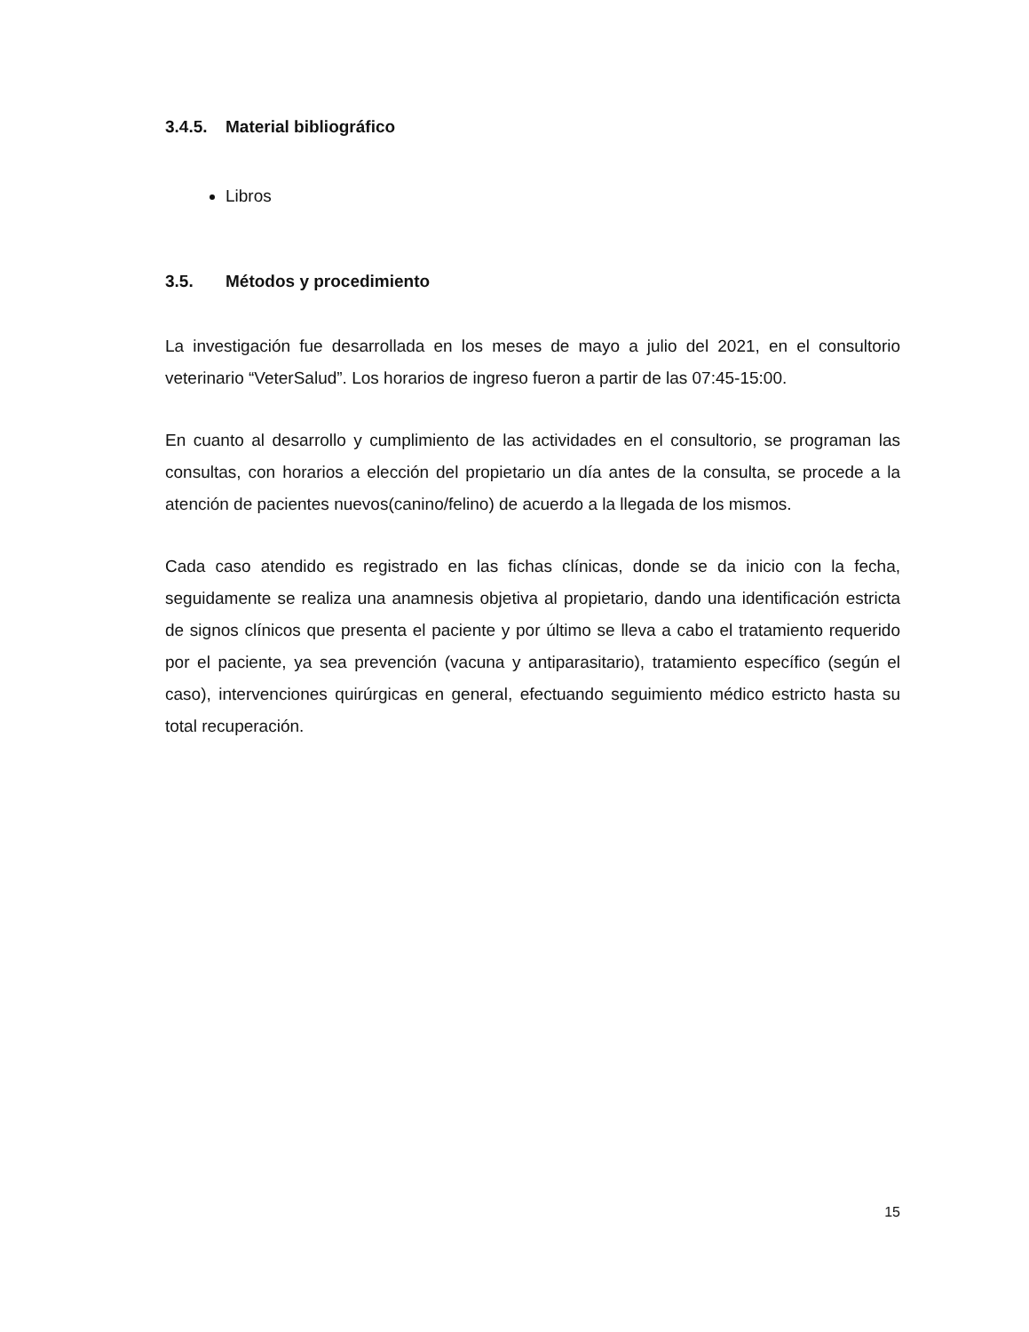3.4.5. Material bibliográfico
Libros
3.5. Métodos y procedimiento
La investigación fue desarrollada en los meses de mayo a julio del 2021, en el consultorio veterinario “VeterSalud”. Los horarios de ingreso fueron a partir de las 07:45-15:00.
En cuanto al desarrollo y cumplimiento de las actividades en el consultorio, se programan las consultas, con horarios a elección del propietario un día antes de la consulta, se procede a la atención de pacientes nuevos(canino/felino) de acuerdo a la llegada de los mismos.
Cada caso atendido es registrado en las fichas clínicas, donde se da inicio con la fecha, seguidamente se realiza una anamnesis objetiva al propietario, dando una identificación estricta de signos clínicos que presenta el paciente y por último se lleva a cabo el tratamiento requerido por el paciente, ya sea prevención (vacuna y antiparasitario), tratamiento específico (según el caso), intervenciones quirúrgicas en general, efectuando seguimiento médico estricto hasta su total recuperación.
15